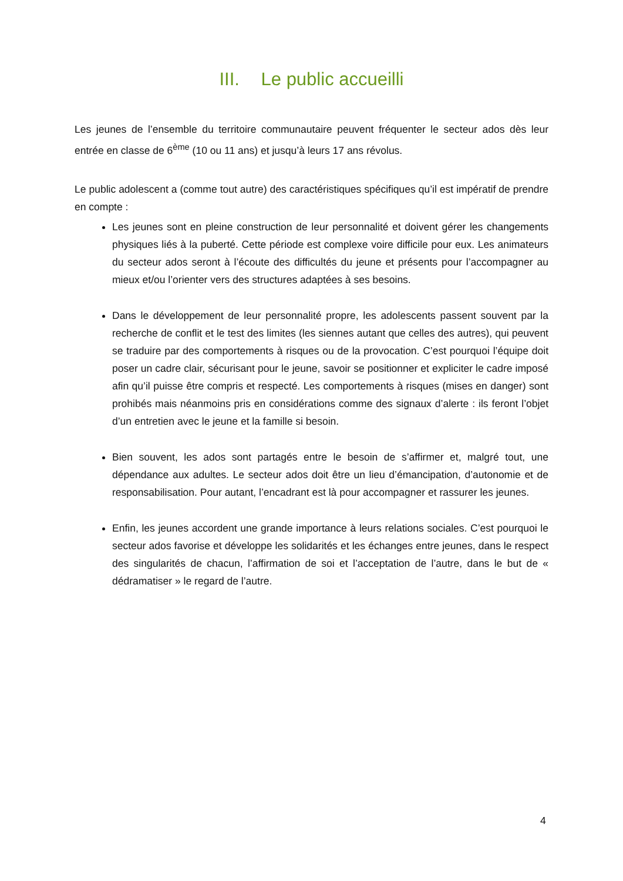III. Le public accueilli
Les jeunes de l’ensemble du territoire communautaire peuvent fréquenter le secteur ados dès leur entrée en classe de 6<sup>ème</sup> (10 ou 11 ans) et jusqu’à leurs 17 ans révolus.
Le public adolescent a (comme tout autre) des caractéristiques spécifiques qu’il est impératif de prendre en compte :
Les jeunes sont en pleine construction de leur personnalité et doivent gérer les changements physiques liés à la puberté. Cette période est complexe voire difficile pour eux. Les animateurs du secteur ados seront à l’écoute des difficultés du jeune et présents pour l’accompagner au mieux et/ou l’orienter vers des structures adaptées à ses besoins.
Dans le développement de leur personnalité propre, les adolescents passent souvent par la recherche de conflit et le test des limites (les siennes autant que celles des autres), qui peuvent se traduire par des comportements à risques ou de la provocation. C’est pourquoi l’équipe doit poser un cadre clair, sécurisant pour le jeune, savoir se positionner et expliciter le cadre imposé afin qu’il puisse être compris et respecté. Les comportements à risques (mises en danger) sont prohibés mais néanmoins pris en considérations comme des signaux d’alerte : ils feront l’objet d’un entretien avec le jeune et la famille si besoin.
Bien souvent, les ados sont partagés entre le besoin de s’affirmer et, malgré tout, une dépendance aux adultes. Le secteur ados doit être un lieu d’émancipation, d’autonomie et de responsabilisation. Pour autant, l’encadrant est là pour accompagner et rassurer les jeunes.
Enfin, les jeunes accordent une grande importance à leurs relations sociales. C’est pourquoi le secteur ados favorise et développe les solidarités et les échanges entre jeunes, dans le respect des singularités de chacun, l’affirmation de soi et l’acceptation de l’autre, dans le but de « dédramatiser » le regard de l’autre.
4